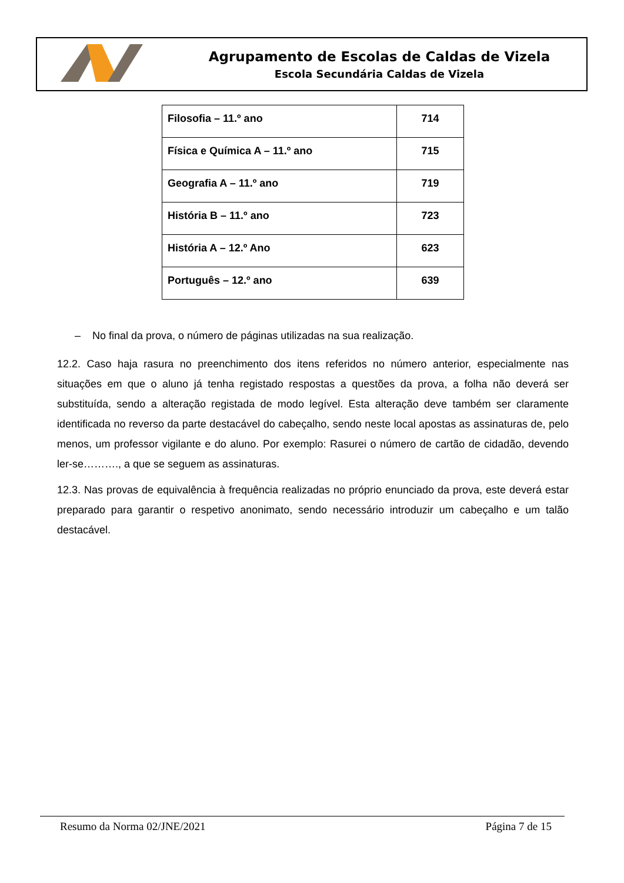Agrupamento de Escolas de Caldas de Vizela
Escola Secundária Caldas de Vizela
| Filosofia – 11.º ano | 714 |
| Física e Química A – 11.º ano | 715 |
| Geografia A – 11.º ano | 719 |
| História B – 11.º ano | 723 |
| História A – 12.º Ano | 623 |
| Português – 12.º ano | 639 |
– No final da prova, o número de páginas utilizadas na sua realização.
12.2. Caso haja rasura no preenchimento dos itens referidos no número anterior, especialmente nas situações em que o aluno já tenha registado respostas a questões da prova, a folha não deverá ser substituída, sendo a alteração registada de modo legível. Esta alteração deve também ser claramente identificada no reverso da parte destacável do cabeçalho, sendo neste local apostas as assinaturas de, pelo menos, um professor vigilante e do aluno. Por exemplo: Rasurei o número de cartão de cidadão, devendo ler-se………., a que se seguem as assinaturas.
12.3. Nas provas de equivalência à frequência realizadas no próprio enunciado da prova, este deverá estar preparado para garantir o respetivo anonimato, sendo necessário introduzir um cabeçalho e um talão destacável.
Resumo da Norma 02/JNE/2021 Página 7 de 15